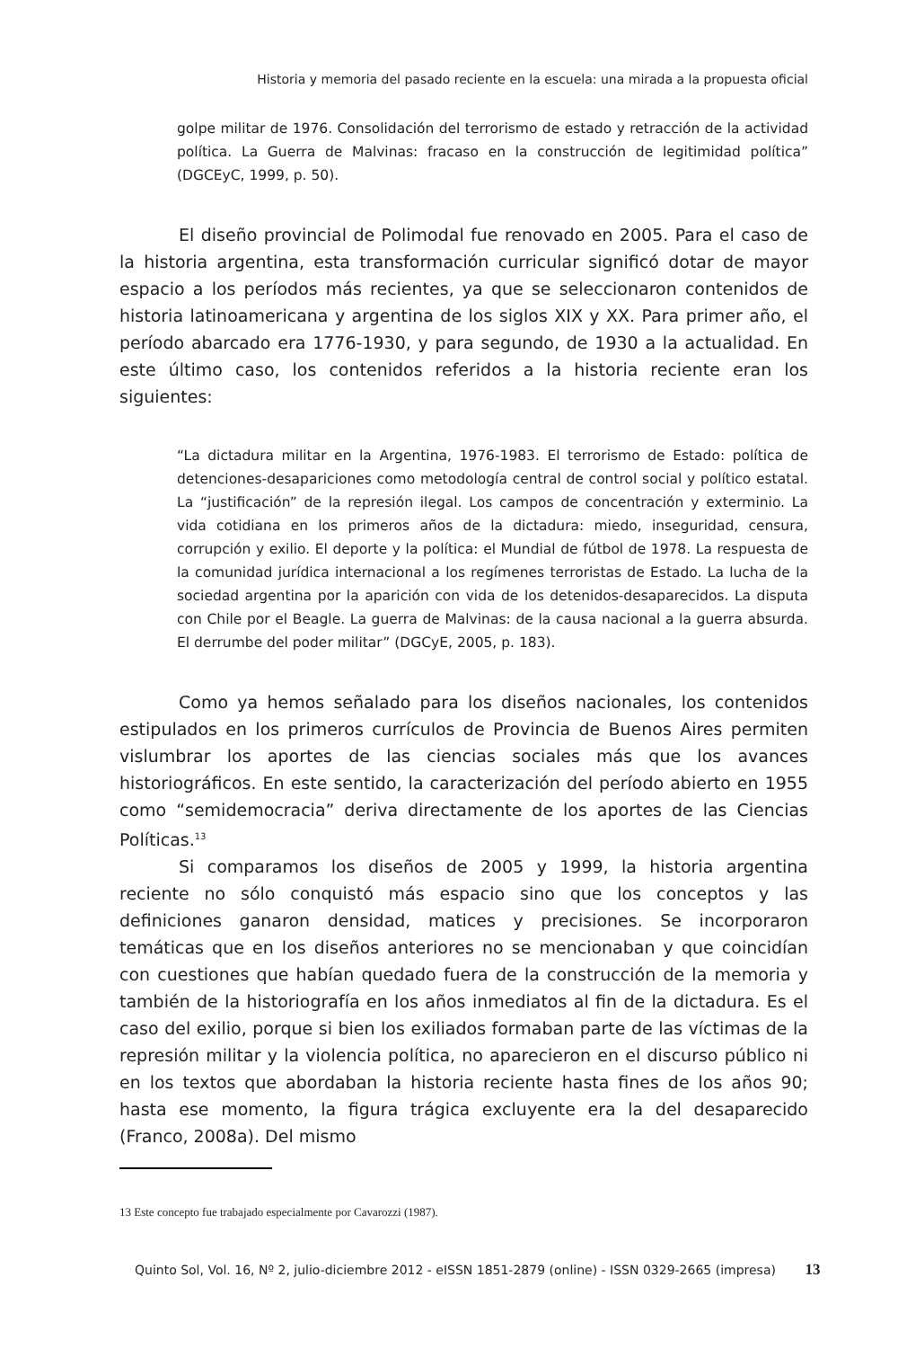Historia y memoria del pasado reciente en la escuela: una mirada a la propuesta oficial
golpe militar de 1976. Consolidación del terrorismo de estado y retracción de la actividad política. La Guerra de Malvinas: fracaso en la construcción de legitimidad política” (DGCEyC, 1999, p. 50).
El diseño provincial de Polimodal fue renovado en 2005. Para el caso de la historia argentina, esta transformación curricular significó dotar de mayor espacio a los períodos más recientes, ya que se seleccionaron contenidos de historia latinoamericana y argentina de los siglos XIX y XX. Para primer año, el período abarcado era 1776-1930, y para segundo, de 1930 a la actualidad. En este último caso, los contenidos referidos a la historia reciente eran los siguientes:
“La dictadura militar en la Argentina, 1976-1983. El terrorismo de Estado: política de detenciones-desapariciones como metodología central de control social y político estatal. La “justificación” de la represión ilegal. Los campos de concentración y exterminio. La vida cotidiana en los primeros años de la dictadura: miedo, inseguridad, censura, corrupción y exilio. El deporte y la política: el Mundial de fútbol de 1978. La respuesta de la comunidad jurídica internacional a los regímenes terroristas de Estado. La lucha de la sociedad argentina por la aparición con vida de los detenidos-desaparecidos. La disputa con Chile por el Beagle. La guerra de Malvinas: de la causa nacional a la guerra absurda. El derrumbe del poder militar” (DGCyE, 2005, p. 183).
Como ya hemos señalado para los diseños nacionales, los contenidos estipulados en los primeros currículos de Provincia de Buenos Aires permiten vislumbrar los aportes de las ciencias sociales más que los avances historiográficos. En este sentido, la caracterización del período abierto en 1955 como “semidemocracia” deriva directamente de los aportes de las Ciencias Políticas.<sup>13</sup>
Si comparamos los diseños de 2005 y 1999, la historia argentina reciente no sólo conquistó más espacio sino que los conceptos y las definiciones ganaron densidad, matices y precisiones. Se incorporaron temáticas que en los diseños anteriores no se mencionaban y que coincidían con cuestiones que habían quedado fuera de la construcción de la memoria y también de la historiografía en los años inmediatos al fin de la dictadura. Es el caso del exilio, porque si bien los exiliados formaban parte de las víctimas de la represión militar y la violencia política, no aparecieron en el discurso público ni en los textos que abordaban la historia reciente hasta fines de los años 90; hasta ese momento, la figura trágica excluyente era la del desaparecido (Franco, 2008a). Del mismo
13 Este concepto fue trabajado especialmente por Cavarozzi (1987).
Quinto Sol, Vol. 16, Nº 2, julio-diciembre 2012 - eISSN 1851-2879 (online) - ISSN 0329-2665 (impresa) 13